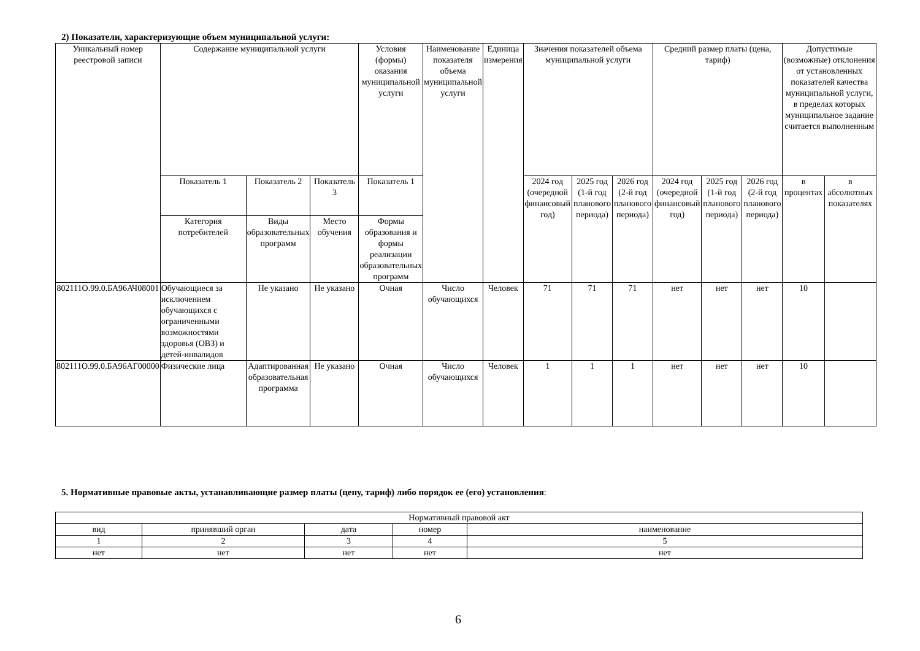2) Показатели, характеризующие объем муниципальной услуги:
| Уникальный номер реестровой записи | Содержание муниципальной услуги | | | Условия (формы) оказания муниципальной услуги | Наименование показателя объема муниципальной услуги | Единица измерения | Значения показателей объема муниципальной услуги | | | Средний размер платы (цена, тариф) | | | Допустимые (возможные) отклонения от установленных показателей качества муниципальной услуги, в пределах которых муниципальное задание считается выполненным | |
| --- | --- | --- | --- | --- | --- | --- | --- | --- | --- | --- | --- | --- | --- | --- |
| | Показатель 1 | Показатель 2 | Показатель 3 | Показатель 1 | | | 2024 год (очередной финансовый год) | 2025 год (1-й год планового периода) | 2026 год (2-й год планового периода) | 2024 год (очередной финансовый год) | 2025 год (1-й год планового периода) | 2026 год (2-й год планового периода) | в процентах | в абсолютных показателях |
| | Категория потребителей | Виды образовательных программ | Место обучения | Формы образования и формы реализации образовательных программ | | | | | | | | | | |
| 802111О.99.0.БА96АЧ08001 | Обучающиеся за исключением обучающихся с ограниченными возможностями здоровья (ОВЗ) и детей-инвалидов | Не указано | Не указано | Очная | Число обучающихся | Человек | 71 | 71 | 71 | нет | нет | нет | 10 | |
| 802111О.99.0.БА96АГ00000 | Физические лица | Адаптированная образовательная программа | Не указано | Очная | Число обучающихся | Человек | 1 | 1 | 1 | нет | нет | нет | 10 | |
5. Нормативные правовые акты, устанавливающие размер платы (цену, тариф) либо порядок ее (его) установления:
| Нормативный правовой акт | | | | |
| --- | --- | --- | --- | --- |
| вид | принявший орган | дата | номер | наименование |
| 1 | 2 | 3 | 4 | 5 |
| нет | нет | нет | нет | нет |
6